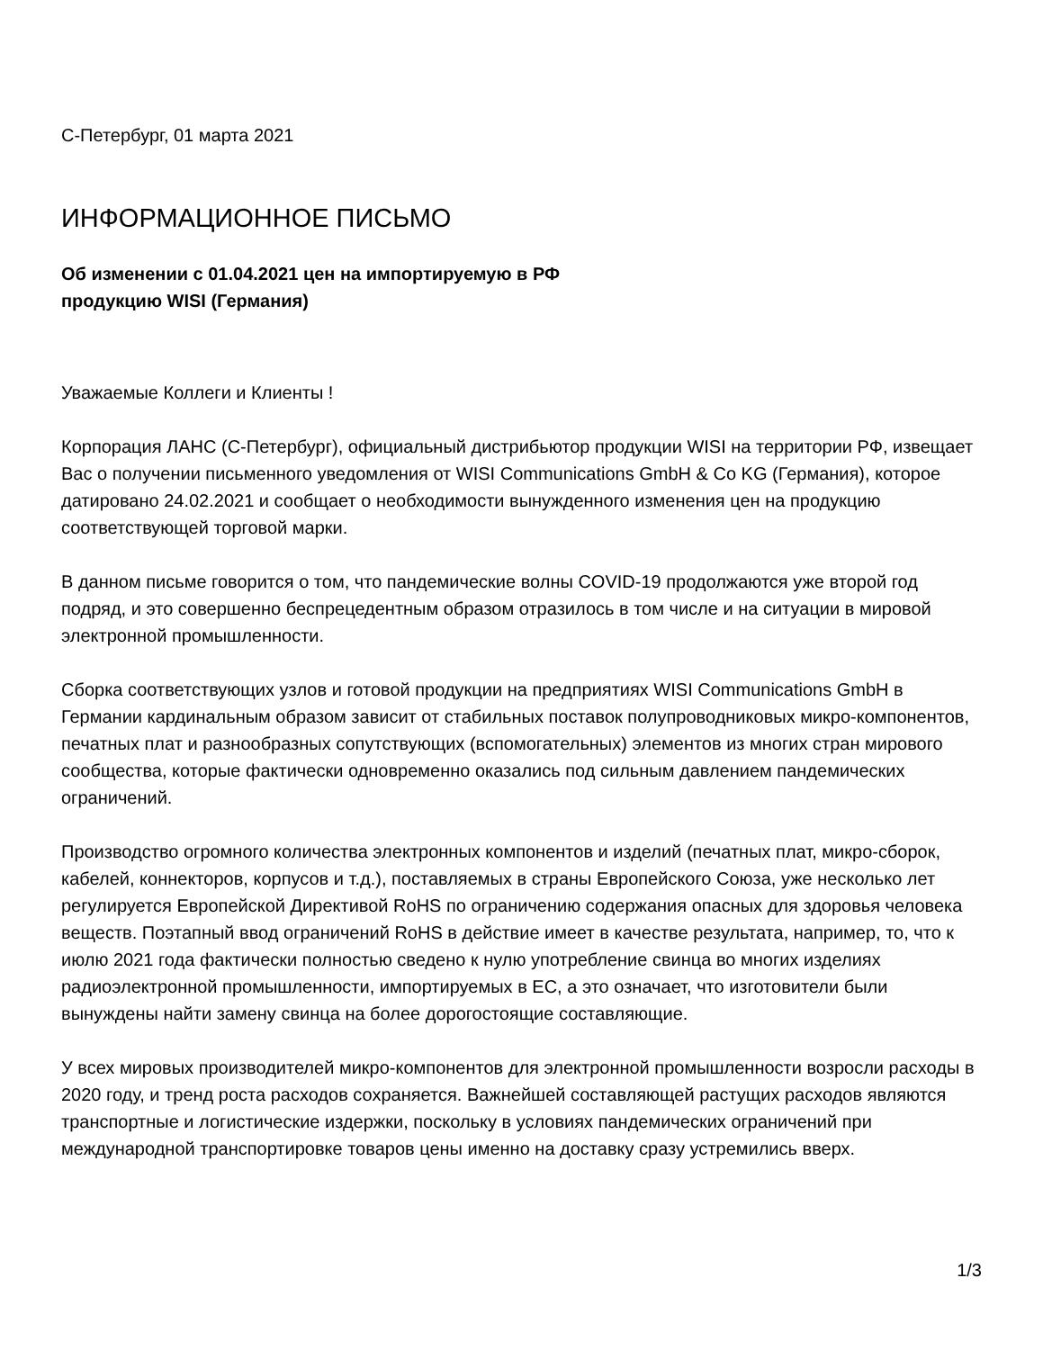С-Петербург, 01 марта 2021
ИНФОРМАЦИОННОЕ ПИСЬМО
Об изменении с 01.04.2021 цен на импортируемую в РФ
продукцию WISI (Германия)
Уважаемые Коллеги и Клиенты !
Корпорация ЛАНС (С-Петербург), официальный дистрибьютор продукции WISI на территории РФ, извещает Вас о получении письменного уведомления от WISI Communications GmbH & Co KG (Германия), которое датировано 24.02.2021 и сообщает о необходимости вынужденного изменения цен на продукцию соответствующей торговой марки.
В данном письме говорится о том, что пандемические волны COVID-19 продолжаются уже второй год подряд, и это совершенно беспрецедентным образом отразилось в том числе и на ситуации в мировой электронной промышленности.
Сборка соответствующих узлов и готовой продукции на предприятиях WISI Communications GmbH в Германии кардинальным образом зависит от стабильных поставок полупроводниковых микро-компонентов, печатных плат и разнообразных сопутствующих (вспомогательных) элементов из многих стран мирового сообщества, которые фактически одновременно оказались под сильным давлением пандемических ограничений.
Производство огромного количества электронных компонентов и изделий (печатных плат, микро-сборок, кабелей, коннекторов, корпусов и т.д.), поставляемых в страны Европейского Союза, уже несколько лет регулируется Европейской Директивой RoHS по ограничению содержания опасных для здоровья человека веществ. Поэтапный ввод ограничений RoHS в действие имеет в качестве результата, например, то, что к июлю 2021 года фактически полностью сведено к нулю употребление свинца во многих изделиях радиоэлектронной промышленности, импортируемых в ЕС, а это означает, что изготовители были вынуждены найти замену свинца на более дорогостоящие составляющие.
У всех мировых производителей микро-компонентов для электронной промышленности возросли расходы в 2020 году, и тренд роста расходов сохраняется. Важнейшей составляющей растущих расходов являются транспортные и логистические издержки, поскольку в условиях пандемических ограничений при международной транспортировке товаров цены именно на доставку сразу устремились вверх.
1/3